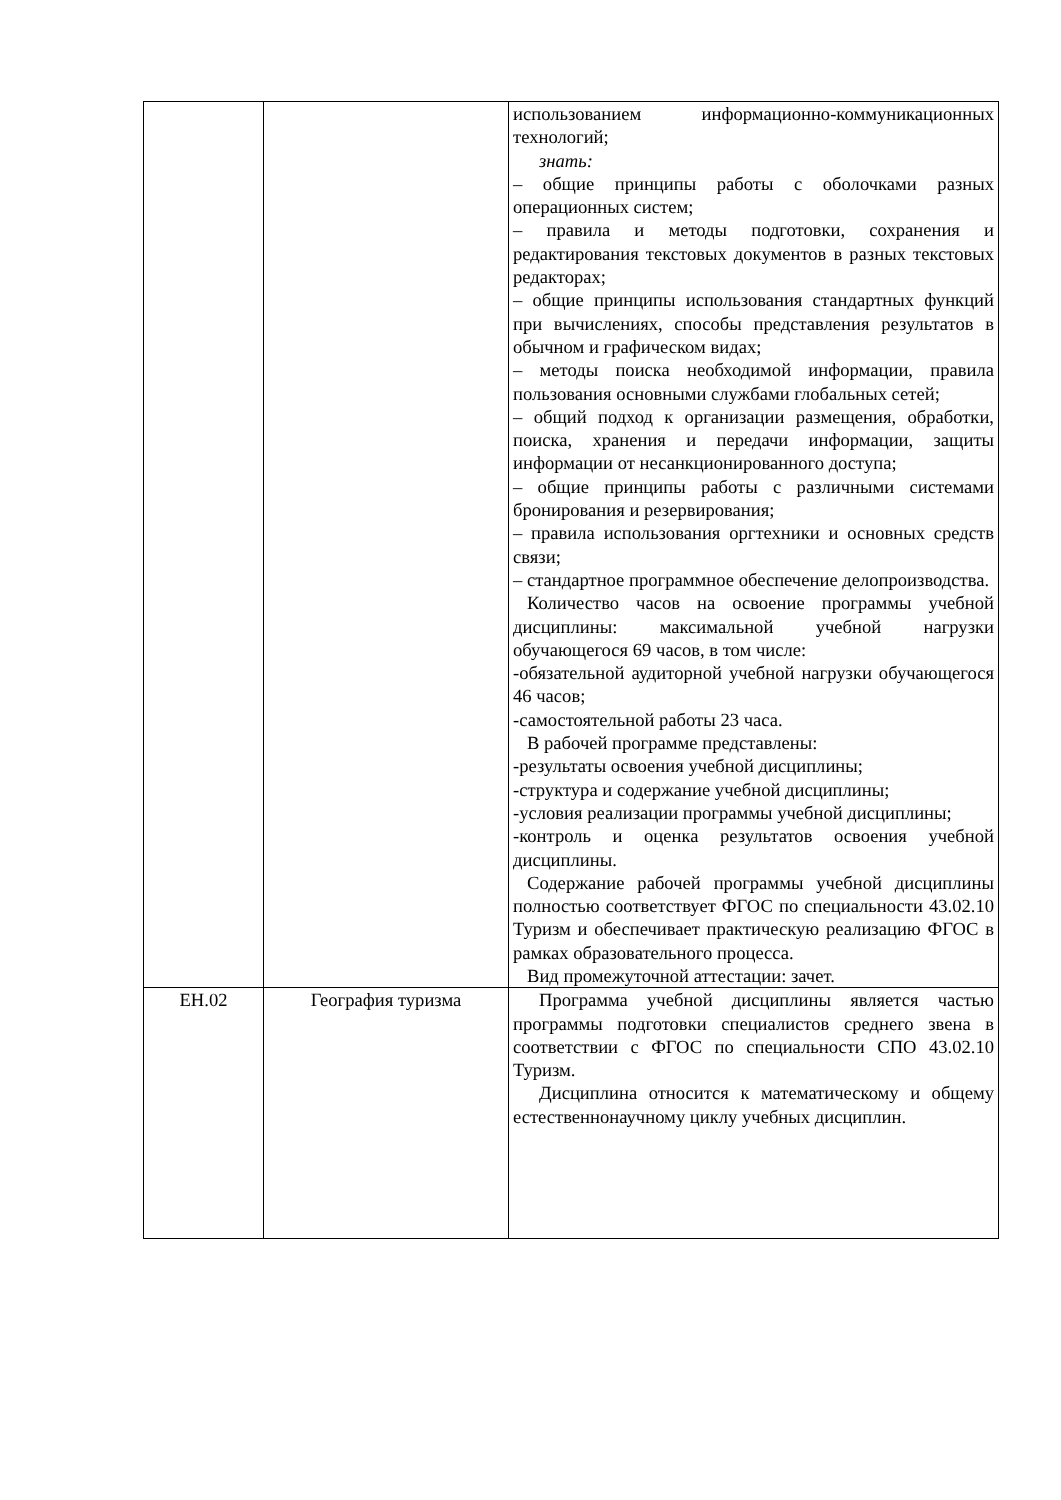| | | использованием информационно-коммуникационных технологий; знать: – общие принципы работы с оболочками разных операционных систем; – правила и методы подготовки, сохранения и редактирования текстовых документов в разных текстовых редакторах; – общие принципы использования стандартных функций при вычислениях, способы представления результатов в обычном и графическом видах; – методы поиска необходимой информации, правила пользования основными службами глобальных сетей; – общий подход к организации размещения, обработки, поиска, хранения и передачи информации, защиты информации от несанкционированного доступа; – общие принципы работы с различными системами бронирования и резервирования; – правила использования оргтехники и основных средств связи; – стандартное программное обеспечение делопроизводства. Количество часов на освоение программы учебной дисциплины: максимальной учебной нагрузки обучающегося 69 часов, в том числе: -обязательной аудиторной учебной нагрузки обучающегося 46 часов; -самостоятельной работы 23 часа. В рабочей программе представлены: -результаты освоения учебной дисциплины; -структура и содержание учебной дисциплины; -условия реализации программы учебной дисциплины; -контроль и оценка результатов освоения учебной дисциплины. Содержание рабочей программы учебной дисциплины полностью соответствует ФГОС по специальности 43.02.10 Туризм и обеспечивает практическую реализацию ФГОС в рамках образовательного процесса. Вид промежуточной аттестации: зачет. |
| ЕН.02 | География туризма | Программа учебной дисциплины является частью программы подготовки специалистов среднего звена в соответствии с ФГОС по специальности СПО 43.02.10 Туризм. Дисциплина относится к математическому и общему естественнонаучному циклу учебных дисциплин. |